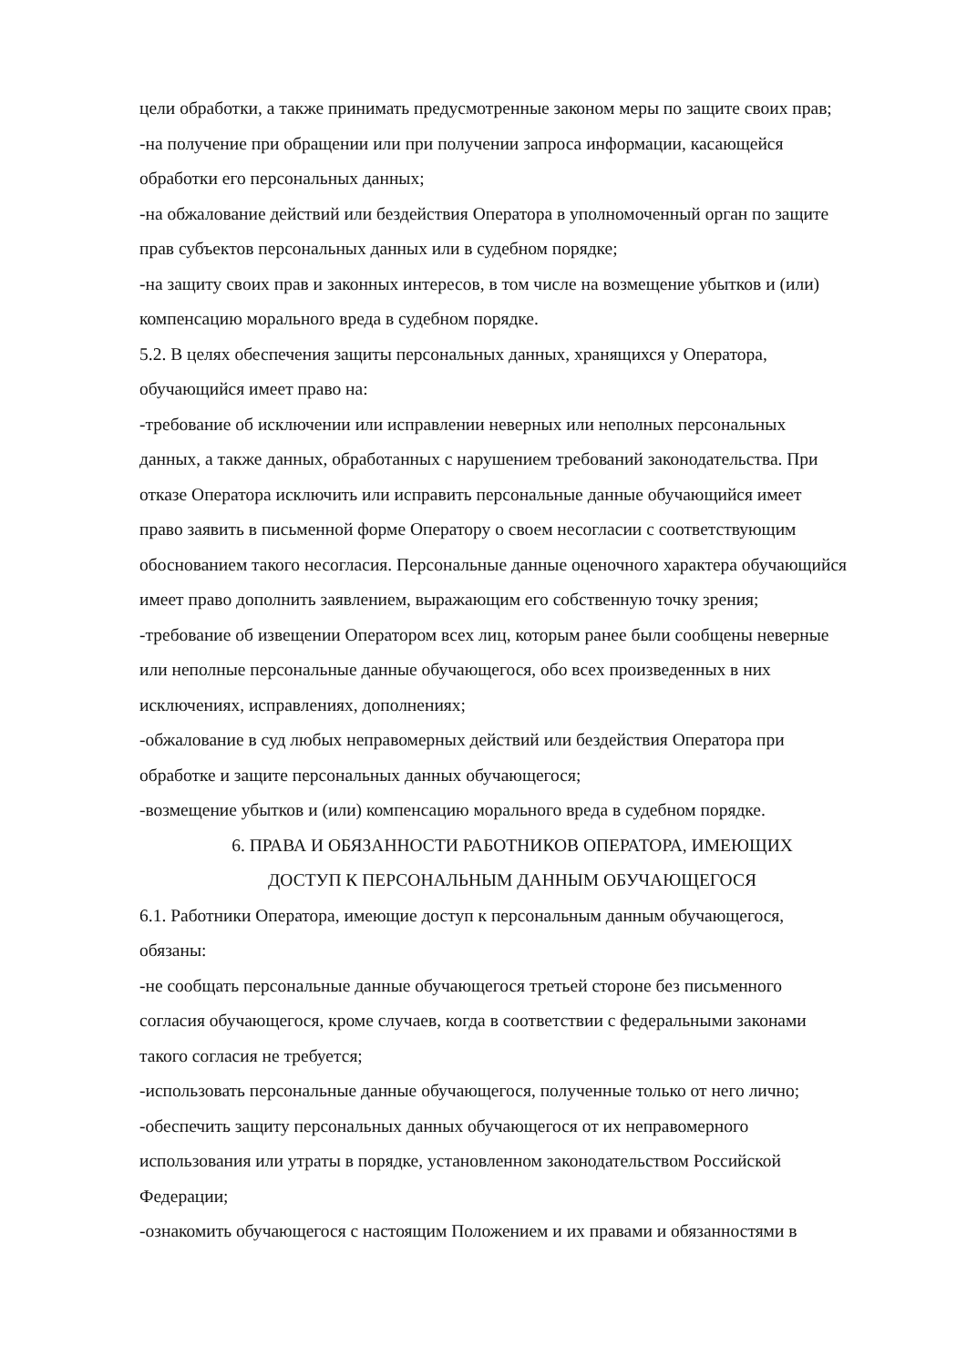цели обработки, а также принимать предусмотренные законом меры по защите своих прав;
-на получение при обращении или при получении запроса информации, касающейся обработки его персональных данных;
-на обжалование действий или бездействия Оператора в уполномоченный орган по защите прав субъектов персональных данных или в судебном порядке;
-на защиту своих прав и законных интересов, в том числе на возмещение убытков и (или) компенсацию морального вреда в судебном порядке.
5.2. В целях обеспечения защиты персональных данных, хранящихся у Оператора, обучающийся имеет право на:
-требование об исключении или исправлении неверных или неполных персональных данных, а также данных, обработанных с нарушением требований законодательства. При отказе Оператора исключить или исправить персональные данные обучающийся имеет право заявить в письменной форме Оператору о своем несогласии с соответствующим обоснованием такого несогласия. Персональные данные оценочного характера обучающийся имеет право дополнить заявлением, выражающим его собственную точку зрения;
-требование об извещении Оператором всех лиц, которым ранее были сообщены неверные или неполные персональные данные обучающегося, обо всех произведенных в них исключениях, исправлениях, дополнениях;
-обжалование в суд любых неправомерных действий или бездействия Оператора при обработке и защите персональных данных обучающегося;
-возмещение убытков и (или) компенсацию морального вреда в судебном порядке.
6. ПРАВА И ОБЯЗАННОСТИ РАБОТНИКОВ ОПЕРАТОРА, ИМЕЮЩИХ
ДОСТУП К ПЕРСОНАЛЬНЫМ ДАННЫМ ОБУЧАЮЩЕГОСЯ
6.1. Работники Оператора, имеющие доступ к персональным данным обучающегося, обязаны:
-не сообщать персональные данные обучающегося третьей стороне без письменного согласия обучающегося, кроме случаев, когда в соответствии с федеральными законами такого согласия не требуется;
-использовать персональные данные обучающегося, полученные только от него лично;
-обеспечить защиту персональных данных обучающегося от их неправомерного использования или утраты в порядке, установленном законодательством Российской Федерации;
-ознакомить обучающегося с настоящим Положением и их правами и обязанностями в